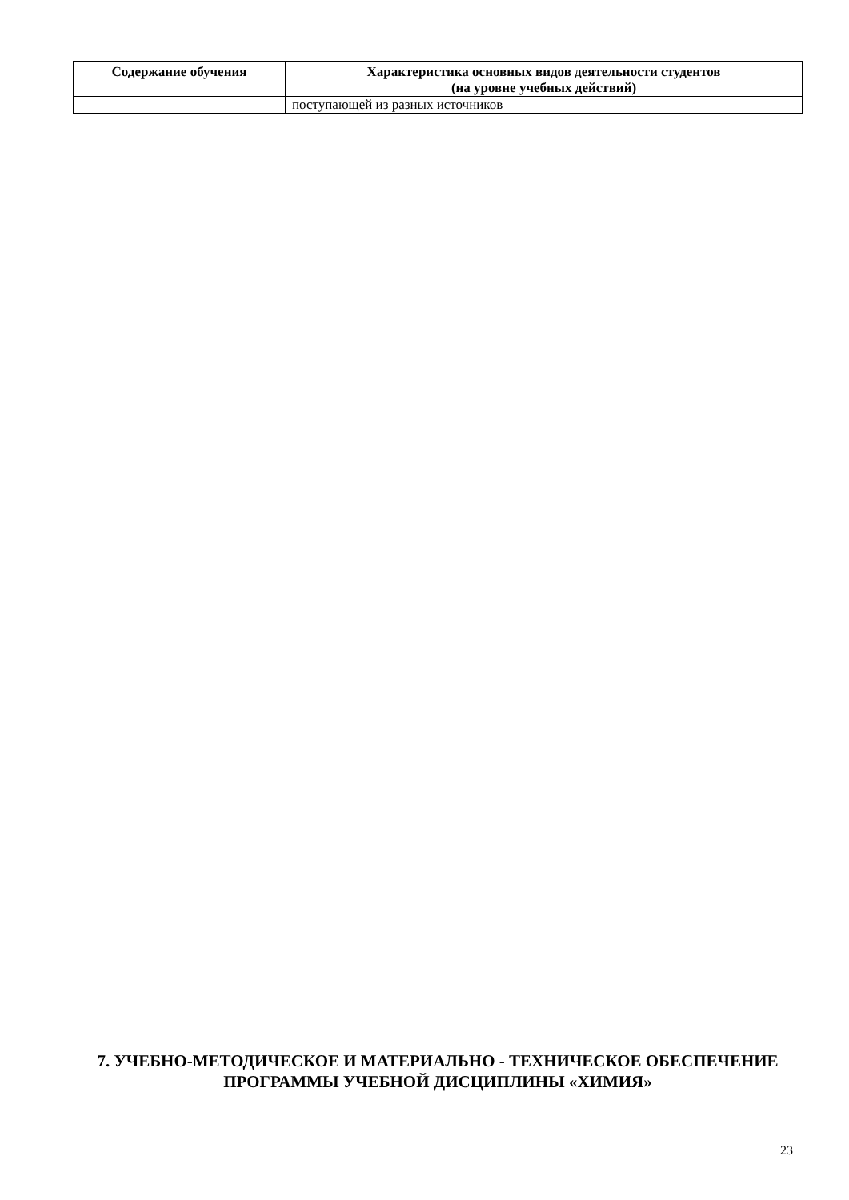| Содержание обучения | Характеристика основных видов деятельности студентов (на уровне учебных действий) |
| --- | --- |
| | поступающей из разных источников |
7. УЧЕБНО-МЕТОДИЧЕСКОЕ И МАТЕРИАЛЬНО - ТЕХНИЧЕСКОЕ ОБЕСПЕЧЕНИЕ ПРОГРАММЫ УЧЕБНОЙ ДИСЦИПЛИНЫ «ХИМИЯ»
23